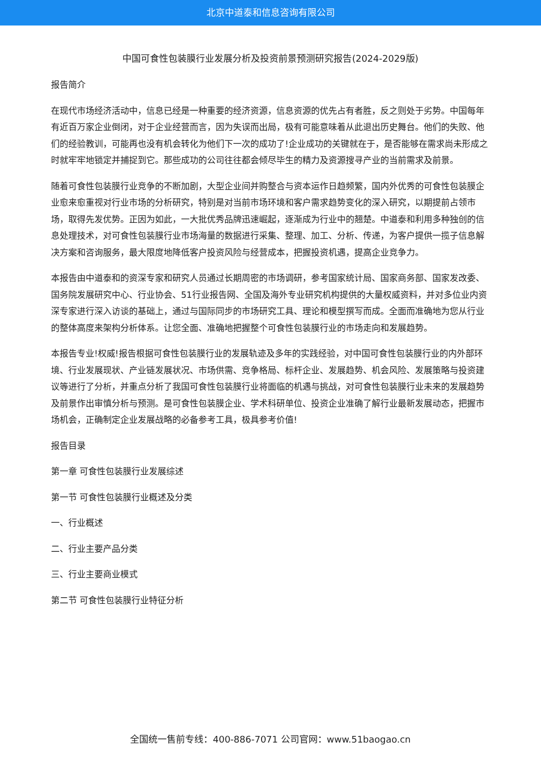北京中道泰和信息咨询有限公司
中国可食性包装膜行业发展分析及投资前景预测研究报告(2024-2029版)
报告简介
在现代市场经济活动中，信息已经是一种重要的经济资源，信息资源的优先占有者胜，反之则处于劣势。中国每年有近百万家企业倒闭，对于企业经营而言，因为失误而出局，极有可能意味着从此退出历史舞台。他们的失败、他们的经验教训，可能再也没有机会转化为他们下一次的成功了!企业成功的关键就在于，是否能够在需求尚未形成之时就牢牢地锁定并捕捉到它。那些成功的公司往往都会倾尽毕生的精力及资源搜寻产业的当前需求及前景。
随着可食性包装膜行业竞争的不断加剧，大型企业间并购整合与资本运作日趋频繁，国内外优秀的可食性包装膜企业愈来愈重视对行业市场的分析研究，特别是对当前市场环境和客户需求趋势变化的深入研究，以期提前占领市场，取得先发优势。正因为如此，一大批优秀品牌迅速崛起，逐渐成为行业中的翘楚。中道泰和利用多种独创的信息处理技术，对可食性包装膜行业市场海量的数据进行采集、整理、加工、分析、传递，为客户提供一揽子信息解决方案和咨询服务，最大限度地降低客户投资风险与经营成本，把握投资机遇，提高企业竞争力。
本报告由中道泰和的资深专家和研究人员通过长期周密的市场调研，参考国家统计局、国家商务部、国家发改委、国务院发展研究中心、行业协会、51行业报告网、全国及海外专业研究机构提供的大量权威资料，并对多位业内资深专家进行深入访谈的基础上，通过与国际同步的市场研究工具、理论和模型撰写而成。全面而准确地为您从行业的整体高度来架构分析体系。让您全面、准确地把握整个可食性包装膜行业的市场走向和发展趋势。
本报告专业!权威!报告根据可食性包装膜行业的发展轨迹及多年的实践经验，对中国可食性包装膜行业的内外部环境、行业发展现状、产业链发展状况、市场供需、竞争格局、标杆企业、发展趋势、机会风险、发展策略与投资建议等进行了分析，并重点分析了我国可食性包装膜行业将面临的机遇与挑战，对可食性包装膜行业未来的发展趋势及前景作出审慎分析与预测。是可食性包装膜企业、学术科研单位、投资企业准确了解行业最新发展动态，把握市场机会，正确制定企业发展战略的必备参考工具，极具参考价值!
报告目录
第一章 可食性包装膜行业发展综述
第一节 可食性包装膜行业概述及分类
一、行业概述
二、行业主要产品分类
三、行业主要商业模式
第二节 可食性包装膜行业特征分析
全国统一售前专线：400-886-7071 公司官网：www.51baogao.cn